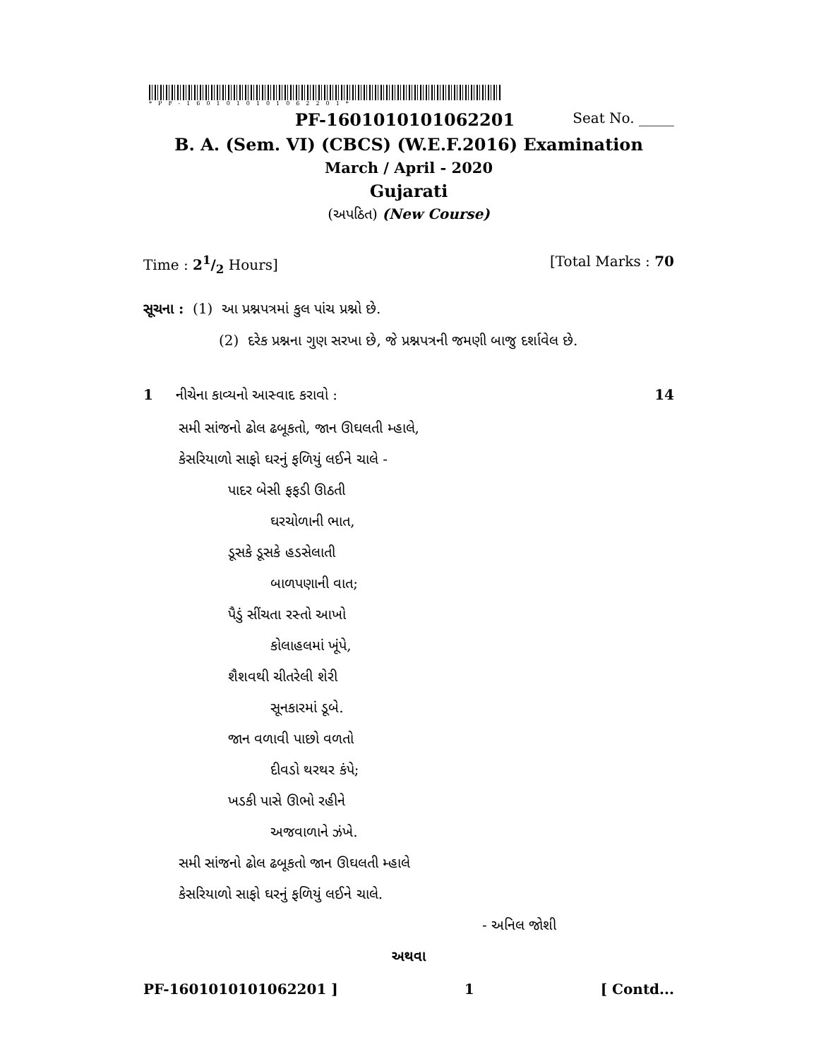*PF-1601010101062201*
PF-1601010101062201 Seat No. _____
B. A. (Sem. VI) (CBCS) (W.E.F.2016) Examination
March / April - 2020
Gujarati
(અપઠિત) (New Course)
Time : 21/2 Hours] [Total Marks : 70
સૂચના : (1) આ પ્રશ્નપત્રમાં કુલ પાંચ પ્રશ્નો છે.
(2) દરેક પ્રશ્નના ગુણ સરખા છે, જે પ્રશ્નપત્રની જમણી બાજુ દર્શાવેલ છે.
1 નીચેના કાવ્યનો આસ્વાદ કરાવો : 14
સમી સાંજનો ઢોલ ઢબૂકતો, જાન ઊઘલતી મ્હાલે,
કેસરિયાળો સાફો ઘરનું ફળિયું લઈને ચાલે -
પાદર બેસી ફફડી ઊઠતી
ઘરચોળાની ભાત,
ડૂસકે ડૂસકે હડસેલાતી
બાળપણાની વાત;
પૈડું સીંચતા રસ્તો આખો
કોલાહલમાં ખૂંપે,
શૈશવથી ચીતરેલી શેરી
સૂનકારમાં ડૂબે.
જાન વળાવી પાછો વળતો
દીવડો થરથર કંપે;
ખડકી પાસે ઊભો રહીને
અજવાળાને ઝંખે.
સમી સાંજનો ઢોલ ઢબૂકતો જાન ઊઘલતી મ્હાલે
કેસરિયાળો સાફો ઘરનું ફળિયું લઈને ચાલે.
- અનિલ જોશી
અથવા
PF-1601010101062201 ] 1 [ Contd...